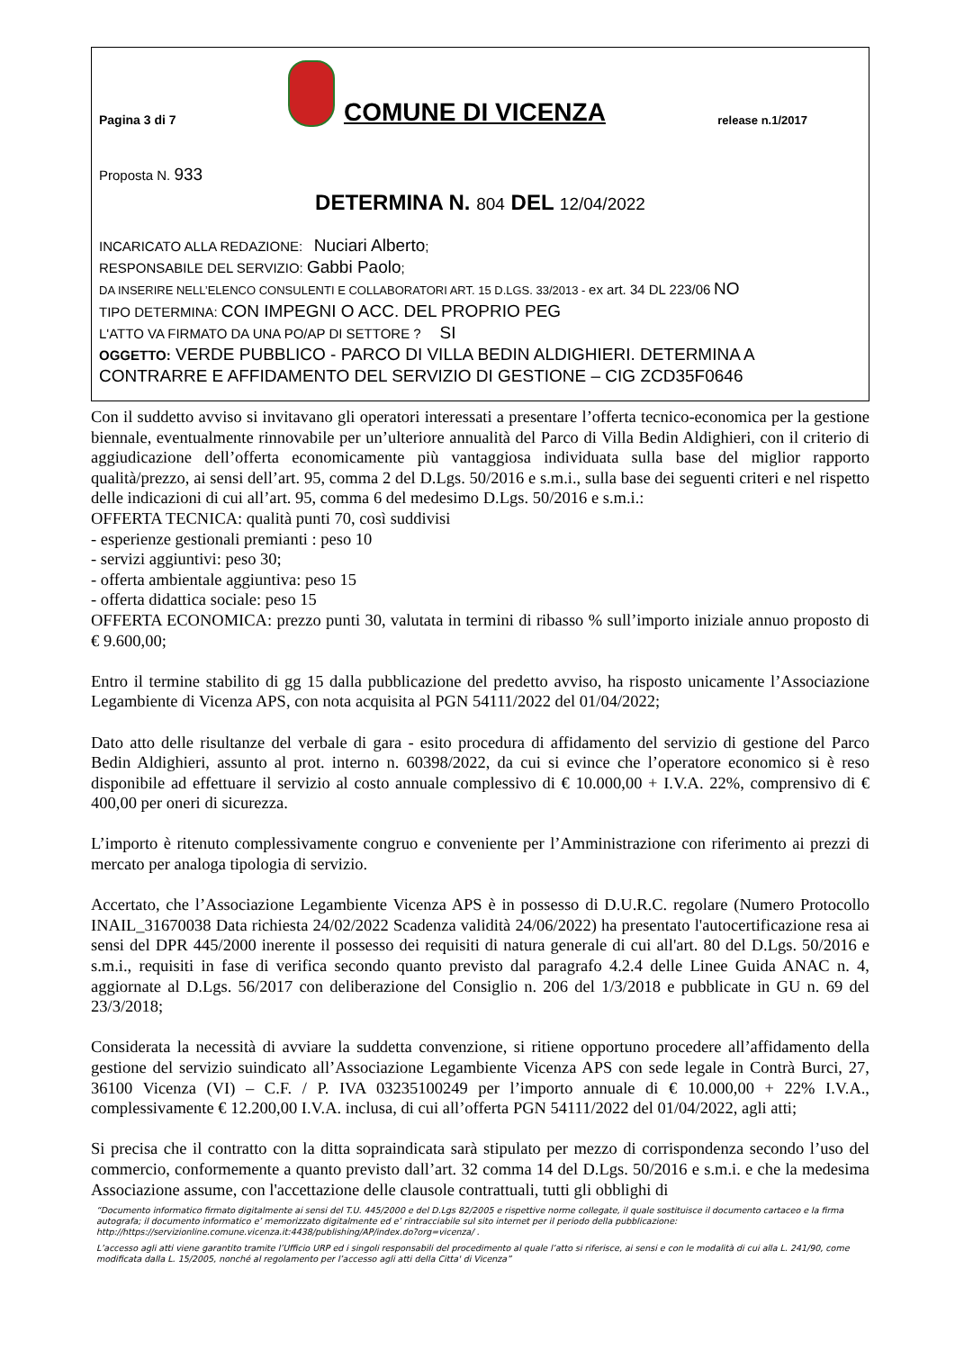Pagina 3 di 7 COMUNE DI VICENZA release n.1/2017
Proposta N. 933
DETERMINA N. 804 DEL 12/04/2022
INCARICATO ALLA REDAZIONE: Nuciari Alberto;
RESPONSABILE DEL SERVIZIO: Gabbi Paolo;
DA INSERIRE NELL’ELENCO CONSULENTI E COLLABORATORI ART. 15 D.LGS. 33/2013 - ex art. 34 DL 223/06 NO
TIPO DETERMINA: CON IMPEGNI O ACC. DEL PROPRIO PEG
L'ATTO VA FIRMATO DA UNA PO/AP DI SETTORE ? SI
OGGETTO: VERDE PUBBLICO - PARCO DI VILLA BEDIN ALDIGHIERI. DETERMINA A CONTRARRE E AFFIDAMENTO DEL SERVIZIO DI GESTIONE – CIG ZCD35F0646
Con il suddetto avviso si invitavano gli operatori interessati a presentare l’offerta tecnico-economica per la gestione biennale, eventualmente rinnovabile per un’ulteriore annualità del Parco di Villa Bedin Aldighieri, con il criterio di aggiudicazione dell’offerta economicamente più vantaggiosa individuata sulla base del miglior rapporto qualità/prezzo, ai sensi dell’art. 95, comma 2 del D.Lgs. 50/2016 e s.m.i., sulla base dei seguenti criteri e nel rispetto delle indicazioni di cui all’art. 95, comma 6 del medesimo D.Lgs. 50/2016 e s.m.i.:
OFFERTA TECNICA: qualità punti 70, così suddivisi
- esperienze gestionali premianti : peso 10
- servizi aggiuntivi: peso 30;
- offerta ambientale aggiuntiva: peso 15
- offerta didattica sociale: peso 15
OFFERTA ECONOMICA: prezzo punti 30, valutata in termini di ribasso % sull’importo iniziale annuo proposto di € 9.600,00;
Entro il termine stabilito di gg 15 dalla pubblicazione del predetto avviso, ha risposto unicamente l’Associazione Legambiente di Vicenza APS, con nota acquisita al PGN 54111/2022 del 01/04/2022;
Dato atto delle risultanze del verbale di gara - esito procedura di affidamento del servizio di gestione del Parco Bedin Aldighieri, assunto al prot. interno n. 60398/2022, da cui si evince che l’operatore economico si è reso disponibile ad effettuare il servizio al costo annuale complessivo di € 10.000,00 + I.V.A. 22%, comprensivo di € 400,00 per oneri di sicurezza.
L’importo è ritenuto complessivamente congruo e conveniente per l’Amministrazione con riferimento ai prezzi di mercato per analoga tipologia di servizio.
Accertato, che l’Associazione Legambiente Vicenza APS è in possesso di D.U.R.C. regolare (Numero Protocollo INAIL_31670038 Data richiesta 24/02/2022 Scadenza validità 24/06/2022) ha presentato l'autocertificazione resa ai sensi del DPR 445/2000 inerente il possesso dei requisiti di natura generale di cui all'art. 80 del D.Lgs. 50/2016 e s.m.i., requisiti in fase di verifica secondo quanto previsto dal paragrafo 4.2.4 delle Linee Guida ANAC n. 4, aggiornate al D.Lgs. 56/2017 con deliberazione del Consiglio n. 206 del 1/3/2018 e pubblicate in GU n. 69 del 23/3/2018;
Considerata la necessità di avviare la suddetta convenzione, si ritiene opportuno procedere all’affidamento della gestione del servizio suindicato all’Associazione Legambiente Vicenza APS con sede legale in Contrà Burci, 27, 36100 Vicenza (VI) – C.F. / P. IVA 03235100249 per l’importo annuale di € 10.000,00 + 22% I.V.A., complessivamente € 12.200,00 I.V.A. inclusa, di cui all’offerta PGN 54111/2022 del 01/04/2022, agli atti;
Si precisa che il contratto con la ditta sopraindicata sarà stipulato per mezzo di corrispondenza secondo l’uso del commercio, conformemente a quanto previsto dall’art. 32 comma 14 del D.Lgs. 50/2016 e s.m.i. e che la medesima Associazione assume, con l'accettazione delle clausole contrattuali, tutti gli obblighi di
“Documento informatico firmato digitalmente ai sensi del T.U. 445/2000 e del D.Lgs 82/2005 e rispettive norme collegate, il quale sostituisce il documento cartaceo e la firma autografa; il documento informatico e’ memorizzato digitalmente ed e’ rintracciabile sul sito internet per il periodo della pubblicazione: http://https://servizionline.comune.vicenza.it:4438/publishing/AP/index.do?org=vicenza/ .
L’accesso agli atti viene garantito tramite l’Ufficio URP ed i singoli responsabili del procedimento al quale l’atto si riferisce, ai sensi e con le modalità di cui alla L. 241/90, come modificata dalla L. 15/2005, nonché al regolamento per l’accesso agli atti della Citta' di Vicenza”